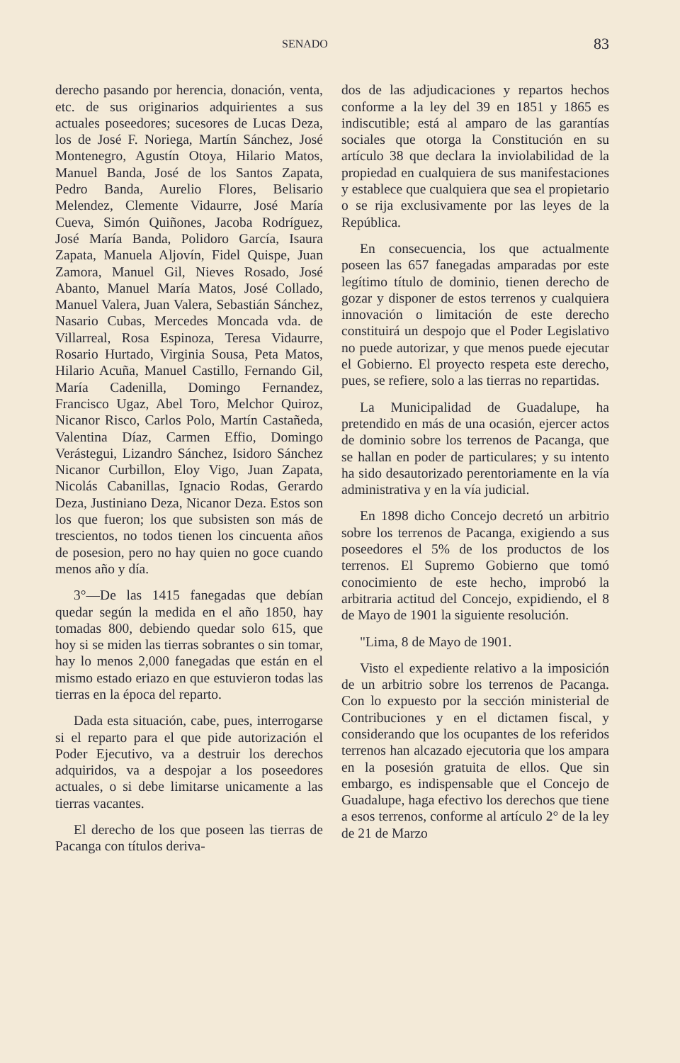SENADO 83
derecho pasando por herencia, donación, venta, etc. de sus originarios adquirientes a sus actuales poseedores; sucesores de Lucas Deza, los de José F. Noriega, Martín Sánchez, José Montenegro, Agustín Otoya, Hilario Matos, Manuel Banda, José de los Santos Zapata, Pedro Banda, Aurelio Flores, Belisario Melendez, Clemente Vidaurre, José María Cueva, Simón Quiñones, Jacoba Rodríguez, José María Banda, Polidoro García, Isaura Zapata, Manuela Aljovín, Fidel Quispe, Juan Zamora, Manuel Gil, Nieves Rosado, José Abanto, Manuel María Matos, José Collado, Manuel Valera, Juan Valera, Sebastián Sánchez, Nasario Cubas, Mercedes Moncada vda. de Villarreal, Rosa Espinoza, Teresa Vidaurre, Rosario Hurtado, Virginia Sousa, Peta Matos, Hilario Acuña, Manuel Castillo, Fernando Gil, María Cadenilla, Domingo Fernandez, Francisco Ugaz, Abel Toro, Melchor Quiroz, Nicanor Risco, Carlos Polo, Martín Castañeda, Valentina Díaz, Carmen Effio, Domingo Verástegui, Lizandro Sánchez, Isidoro Sánchez Nicanor Curbillon, Eloy Vigo, Juan Zapata, Nicolás Cabanillas, Ignacio Rodas, Gerardo Deza, Justiniano Deza, Nicanor Deza. Estos son los que fueron; los que subsisten son más de trescientos, no todos tienen los cincuenta años de posesion, pero no hay quien no goce cuando menos año y día.
3°—De las 1415 fanegadas que debían quedar según la medida en el año 1850, hay tomadas 800, debiendo quedar solo 615, que hoy si se miden las tierras sobrantes o sin tomar, hay lo menos 2,000 fanegadas que están en el mismo estado eriazo en que estuvieron todas las tierras en la época del reparto.
Dada esta situación, cabe, pues, interrogarse si el reparto para el que pide autorización el Poder Ejecutivo, va a destruir los derechos adquiridos, va a despojar a los poseedores actuales, o si debe limitarse unicamente a las tierras vacantes.
El derecho de los que poseen las tierras de Pacanga con títulos deriva-
dos de las adjudicaciones y repartos hechos conforme a la ley del 39 en 1851 y 1865 es indiscutible; está al amparo de las garantías sociales que otorga la Constitución en su artículo 38 que declara la inviolabilidad de la propiedad en cualquiera de sus manifestaciones y establece que cualquiera que sea el propietario o se rija exclusivamente por las leyes de la República.
En consecuencia, los que actualmente poseen las 657 fanegadas amparadas por este legítimo título de dominio, tienen derecho de gozar y disponer de estos terrenos y cualquiera innovación o limitación de este derecho constituirá un despojo que el Poder Legislativo no puede autorizar, y que menos puede ejecutar el Gobierno. El proyecto respeta este derecho, pues, se refiere, solo a las tierras no repartidas.
La Municipalidad de Guadalupe, ha pretendido en más de una ocasión, ejercer actos de dominio sobre los terrenos de Pacanga, que se hallan en poder de particulares; y su intento ha sido desautorizado perentoriamente en la vía administrativa y en la vía judicial.
En 1898 dicho Concejo decretó un arbitrio sobre los terrenos de Pacanga, exigiendo a sus poseedores el 5% de los productos de los terrenos. El Supremo Gobierno que tomó conocimiento de este hecho, improbó la arbitraria actitud del Concejo, expidiendo, el 8 de Mayo de 1901 la siguiente resolución.
"Lima, 8 de Mayo de 1901.
Visto el expediente relativo a la imposición de un arbitrio sobre los terrenos de Pacanga. Con lo expuesto por la sección ministerial de Contribuciones y en el dictamen fiscal, y considerando que los ocupantes de los referidos terrenos han alcazado ejecutoria que los ampara en la posesión gratuita de ellos. Que sin embargo, es indispensable que el Concejo de Guadalupe, haga efectivo los derechos que tiene a esos terrenos, conforme al artículo 2° de la ley de 21 de Marzo